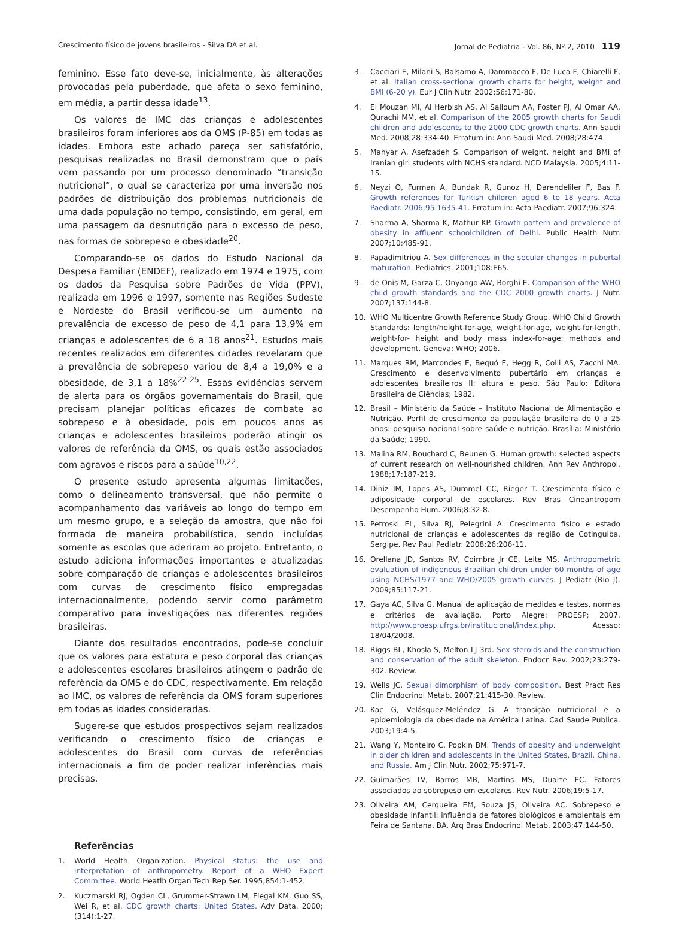Crescimento físico de jovens brasileiros - Silva DA et al. Jornal de Pediatria - Vol. 86, Nº 2, 2010 119
feminino. Esse fato deve-se, inicialmente, às alterações provocadas pela puberdade, que afeta o sexo feminino, em média, a partir dessa idade<sup>13</sup>.
Os valores de IMC das crianças e adolescentes brasileiros foram inferiores aos da OMS (P-85) em todas as idades. Embora este achado pareça ser satisfatório, pesquisas realizadas no Brasil demonstram que o país vem passando por um processo denominado “transição nutricional”, o qual se caracteriza por uma inversão nos padrões de distribuição dos problemas nutricionais de uma dada população no tempo, consistindo, em geral, em uma passagem da desnutrição para o excesso de peso, nas formas de sobrepeso e obesidade<sup>20</sup>.
Comparando-se os dados do Estudo Nacional da Despesa Familiar (ENDEF), realizado em 1974 e 1975, com os dados da Pesquisa sobre Padrões de Vida (PPV), realizada em 1996 e 1997, somente nas Regiões Sudeste e Nordeste do Brasil verificou-se um aumento na prevalência de excesso de peso de 4,1 para 13,9% em crianças e adolescentes de 6 a 18 anos<sup>21</sup>. Estudos mais recentes realizados em diferentes cidades revelaram que a prevalência de sobrepeso variou de 8,4 a 19,0% e a obesidade, de 3,1 a 18%<sup>22-25</sup>. Essas evidências servem de alerta para os órgãos governamentais do Brasil, que precisam planejar políticas eficazes de combate ao sobrepeso e à obesidade, pois em poucos anos as crianças e adolescentes brasileiros poderão atingir os valores de referência da OMS, os quais estão associados com agravos e riscos para a saúde<sup>10,22</sup>.
O presente estudo apresenta algumas limitações, como o delineamento transversal, que não permite o acompanhamento das variáveis ao longo do tempo em um mesmo grupo, e a seleção da amostra, que não foi formada de maneira probabilística, sendo incluídas somente as escolas que aderiram ao projeto. Entretanto, o estudo adiciona informações importantes e atualizadas sobre comparação de crianças e adolescentes brasileiros com curvas de crescimento físico empregadas internacionalmente, podendo servir como parâmetro comparativo para investigações nas diferentes regiões brasileiras.
Diante dos resultados encontrados, pode-se concluir que os valores para estatura e peso corporal das crianças e adolescentes escolares brasileiros atingem o padrão de referência da OMS e do CDC, respectivamente. Em relação ao IMC, os valores de referência da OMS foram superiores em todas as idades consideradas.
Sugere-se que estudos prospectivos sejam realizados verificando o crescimento físico de crianças e adolescentes do Brasil com curvas de referências internacionais a fim de poder realizar inferências mais precisas.
Referências
1. World Health Organization. Physical status: the use and interpretation of anthropometry. Report of a WHO Expert Committee. World Heatlh Organ Tech Rep Ser. 1995;854:1-452.
2. Kuczmarski RJ, Ogden CL, Grummer-Strawn LM, Flegal KM, Guo SS, Wei R, et al. CDC growth charts: United States. Adv Data. 2000;(314):1-27.
3. Cacciari E, Milani S, Balsamo A, Dammacco F, De Luca F, Chiarelli F, et al. Italian cross-sectional growth charts for height, weight and BMI (6-20 y). Eur J Clin Nutr. 2002;56:171-80.
4. El Mouzan MI, Al Herbish AS, Al Salloum AA, Foster PJ, Al Omar AA, Qurachi MM, et al. Comparison of the 2005 growth charts for Saudi children and adolescents to the 2000 CDC growth charts. Ann Saudi Med. 2008;28:334-40. Erratum in: Ann Saudi Med. 2008;28:474.
5. Mahyar A, Asefzadeh S. Comparison of weight, height and BMI of Iranian girl students with NCHS standard. NCD Malaysia. 2005;4:11-15.
6. Neyzi O, Furman A, Bundak R, Gunoz H, Darendeliler F, Bas F. Growth references for Turkish children aged 6 to 18 years. Acta Paediatr. 2006;95:1635-41. Erratum in: Acta Paediatr. 2007;96:324.
7. Sharma A, Sharma K, Mathur KP. Growth pattern and prevalence of obesity in affluent schoolchildren of Delhi. Public Health Nutr. 2007;10:485-91.
8. Papadimitriou A. Sex differences in the secular changes in pubertal maturation. Pediatrics. 2001;108:E65.
9. de Onis M, Garza C, Onyango AW, Borghi E. Comparison of the WHO child growth standards and the CDC 2000 growth charts. J Nutr. 2007;137:144-8.
10. WHO Multicentre Growth Reference Study Group. WHO Child Growth Standards: length/height-for-age, weight-for-age, weight-for-length, weight-for- height and body mass index-for-age: methods and development. Geneva: WHO; 2006.
11. Marques RM, Marcondes E, Bequó E, Hegg R, Colli AS, Zacchi MA. Crescimento e desenvolvimento pubertário em crianças e adolescentes brasileiros II: altura e peso. São Paulo: Editora Brasileira de Ciências; 1982.
12. Brasil – Ministério da Saúde – Instituto Nacional de Alimentação e Nutrição. Perfil de crescimento da população brasileira de 0 a 25 anos: pesquisa nacional sobre saúde e nutrição. Brasília: Ministério da Saúde; 1990.
13. Malina RM, Bouchard C, Beunen G. Human growth: selected aspects of current research on well-nourished children. Ann Rev Anthropol. 1988;17:187-219.
14. Diniz IM, Lopes AS, Dummel CC, Rieger T. Crescimento físico e adiposidade corporal de escolares. Rev Bras Cineantropom Desempenho Hum. 2006;8:32-8.
15. Petroski EL, Silva RJ, Pelegrini A. Crescimento físico e estado nutricional de crianças e adolescentes da região de Cotinguiba, Sergipe. Rev Paul Pediatr. 2008;26:206-11.
16. Orellana JD, Santos RV, Coimbra Jr CE, Leite MS. Anthropometric evaluation of indigenous Brazilian children under 60 months of age using NCHS/1977 and WHO/2005 growth curves. J Pediatr (Rio J). 2009;85:117-21.
17. Gaya AC, Silva G. Manual de aplicação de medidas e testes, normas e critérios de avaliação. Porto Alegre: PROESP; 2007. http://www.proesp.ufrgs.br/institucional/index.php. Acesso: 18/04/2008.
18. Riggs BL, Khosla S, Melton LJ 3rd. Sex steroids and the construction and conservation of the adult skeleton. Endocr Rev. 2002;23:279-302. Review.
19. Wells JC. Sexual dimorphism of body composition. Best Pract Res Clin Endocrinol Metab. 2007;21:415-30. Review.
20. Kac G, Velásquez-Meléndez G. A transição nutricional e a epidemiologia da obesidade na América Latina. Cad Saude Publica. 2003;19:4-5.
21. Wang Y, Monteiro C, Popkin BM. Trends of obesity and underweight in older children and adolescents in the United States, Brazil, China, and Russia. Am J Clin Nutr. 2002;75:971-7.
22. Guimarães LV, Barros MB, Martins MS, Duarte EC. Fatores associados ao sobrepeso em escolares. Rev Nutr. 2006;19:5-17.
23. Oliveira AM, Cerqueira EM, Souza JS, Oliveira AC. Sobrepeso e obesidade infantil: influência de fatores biológicos e ambientais em Feira de Santana, BA. Arq Bras Endocrinol Metab. 2003;47:144-50.